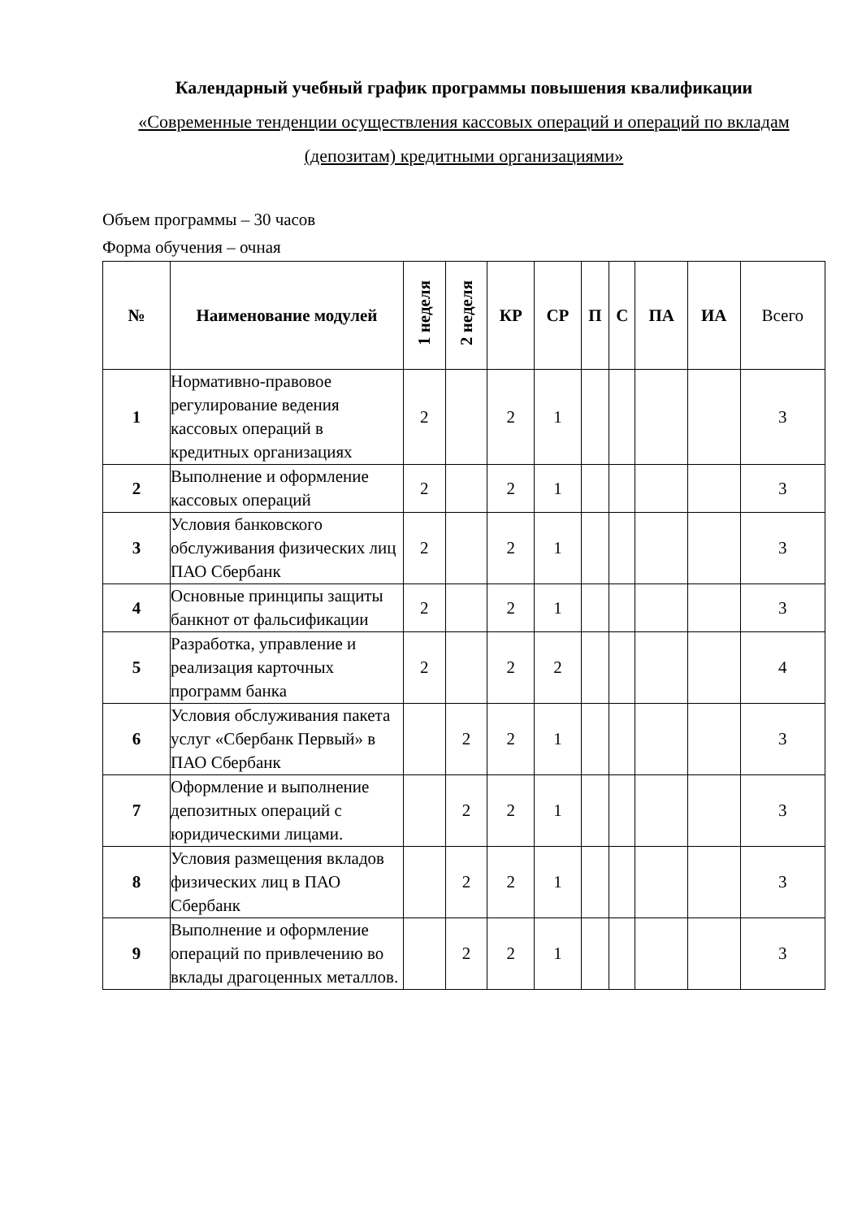Календарный учебный график программы повышения квалификации
«Современные тенденции осуществления кассовых операций и операций по вкладам (депозитам) кредитными организациями»
Объем программы – 30 часов
Форма обучения – очная
| № | Наименование модулей | 1 неделя | 2 неделя | КР | СР | П | С | ПА | ИА | Всего |
| --- | --- | --- | --- | --- | --- | --- | --- | --- | --- | --- |
| 1 | Нормативно-правовое регулирование ведения кассовых операций в кредитных организациях | 2 | | 2 | 1 | | | | | 3 |
| 2 | Выполнение и оформление кассовых операций | 2 | | 2 | 1 | | | | | 3 |
| 3 | Условия банковского обслуживания физических лиц ПАО Сбербанк | 2 | | 2 | 1 | | | | | 3 |
| 4 | Основные принципы защиты банкнот от фальсификации | 2 | | 2 | 1 | | | | | 3 |
| 5 | Разработка, управление и реализация карточных программ банка | 2 | | 2 | 2 | | | | | 4 |
| 6 | Условия обслуживания пакета услуг «Сбербанк Первый» в ПАО Сбербанк | | 2 | 2 | 1 | | | | | 3 |
| 7 | Оформление и выполнение депозитных операций с юридическими лицами. | | 2 | 2 | 1 | | | | | 3 |
| 8 | Условия размещения вкладов физических лиц в ПАО Сбербанк | | 2 | 2 | 1 | | | | | 3 |
| 9 | Выполнение и оформление операций по привлечению во вклады драгоценных металлов. | | 2 | 2 | 1 | | | | | 3 |